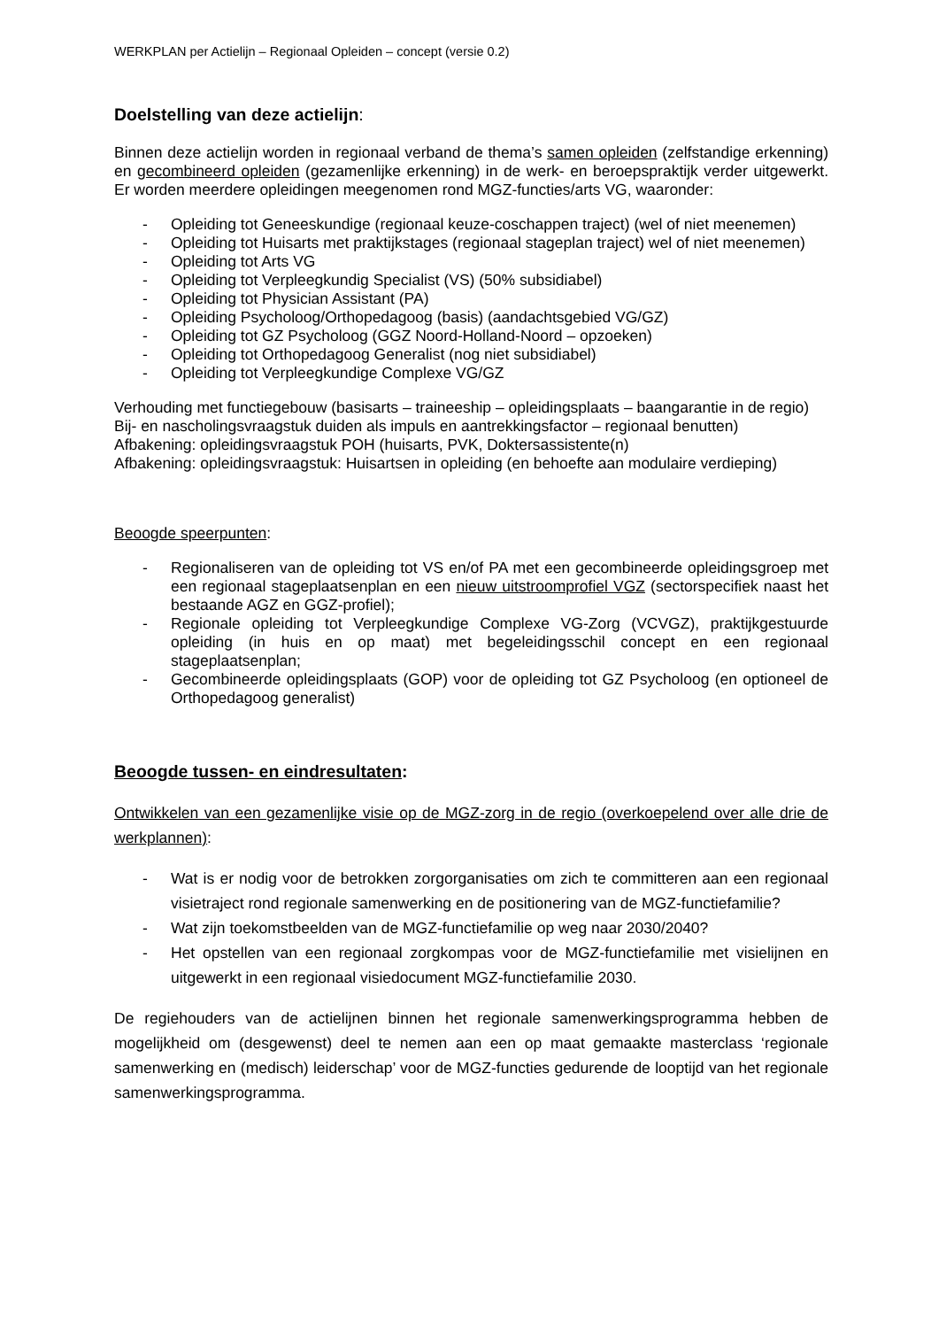WERKPLAN per Actielijn – Regionaal Opleiden – concept (versie 0.2)
Doelstelling van deze actielijn:
Binnen deze actielijn worden in regionaal verband de thema’s samen opleiden (zelfstandige erkenning) en gecombineerd opleiden (gezamenlijke erkenning) in de werk- en beroepspraktijk verder uitgewerkt. Er worden meerdere opleidingen meegenomen rond MGZ-functies/arts VG, waaronder:
- Opleiding tot Geneeskundige (regionaal keuze-coschappen traject) (wel of niet meenemen)
- Opleiding tot Huisarts met praktijkstages (regionaal stageplan traject) wel of niet meenemen)
- Opleiding tot Arts VG
- Opleiding tot Verpleegkundig Specialist (VS) (50% subsidiabel)
- Opleiding tot Physician Assistant (PA)
- Opleiding Psycholoog/Orthopedagoog (basis) (aandachtsgebied VG/GZ)
- Opleiding tot GZ Psycholoog (GGZ Noord-Holland-Noord – opzoeken)
- Opleiding tot Orthopedagoog Generalist (nog niet subsidiabel)
- Opleiding tot Verpleegkundige Complexe VG/GZ
Verhouding met functiegebouw (basisarts – traineeship – opleidingsplaats – baangarantie in de regio)
Bij- en nascholingsvraagstuk duiden als impuls en aantrekkingsfactor – regionaal benutten)
Afbakening: opleidingsvraagstuk POH (huisarts, PVK, Doktersassistente(n)
Afbakening: opleidingsvraagstuk: Huisartsen in opleiding (en behoefte aan modulaire verdieping)
Beoogde speerpunten:
- Regionaliseren van de opleiding tot VS en/of PA met een gecombineerde opleidingsgroep met een regionaal stageplaatsenplan en een nieuw uitstroomprofiel VGZ (sectorspecifiek naast het bestaande AGZ en GGZ-profiel);
- Regionale opleiding tot Verpleegkundige Complexe VG-Zorg (VCVGZ), praktijkgestuurde opleiding (in huis en op maat) met begeleidingsschil concept en een regionaal stageplaatsenplan;
- Gecombineerde opleidingsplaats (GOP) voor de opleiding tot GZ Psycholoog (en optioneel de Orthopedagoog generalist)
Beoogde tussen- en eindresultaten:
Ontwikkelen van een gezamenlijke visie op de MGZ-zorg in de regio (overkoepelend over alle drie de werkplannen):
- Wat is er nodig voor de betrokken zorgorganisaties om zich te committeren aan een regionaal visietraject rond regionale samenwerking en de positionering van de MGZ-functiefamilie?
- Wat zijn toekomstbeelden van de MGZ-functiefamilie op weg naar 2030/2040?
- Het opstellen van een regionaal zorgkompas voor de MGZ-functiefamilie met visielijnen en uitgewerkt in een regionaal visiedocument MGZ-functiefamilie 2030.
De regiehouders van de actielijnen binnen het regionale samenwerkingsprogramma hebben de mogelijkheid om (desgewenst) deel te nemen aan een op maat gemaakte masterclass ‘regionale samenwerking en (medisch) leiderschap’ voor de MGZ-functies gedurende de looptijd van het regionale samenwerkingsprogramma.